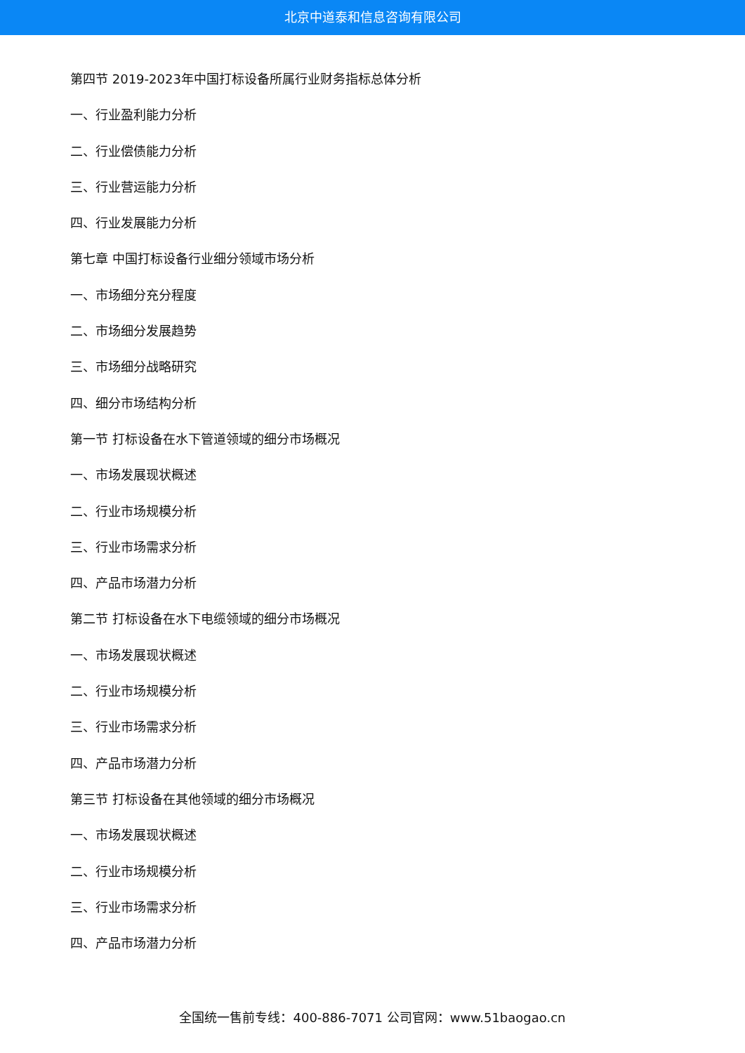北京中道泰和信息咨询有限公司
第四节 2019-2023年中国打标设备所属行业财务指标总体分析
一、行业盈利能力分析
二、行业偿债能力分析
三、行业营运能力分析
四、行业发展能力分析
第七章 中国打标设备行业细分领域市场分析
一、市场细分充分程度
二、市场细分发展趋势
三、市场细分战略研究
四、细分市场结构分析
第一节 打标设备在水下管道领域的细分市场概况
一、市场发展现状概述
二、行业市场规模分析
三、行业市场需求分析
四、产品市场潜力分析
第二节 打标设备在水下电缆领域的细分市场概况
一、市场发展现状概述
二、行业市场规模分析
三、行业市场需求分析
四、产品市场潜力分析
第三节 打标设备在其他领域的细分市场概况
一、市场发展现状概述
二、行业市场规模分析
三、行业市场需求分析
四、产品市场潜力分析
全国统一售前专线：400-886-7071 公司官网：www.51baogao.cn